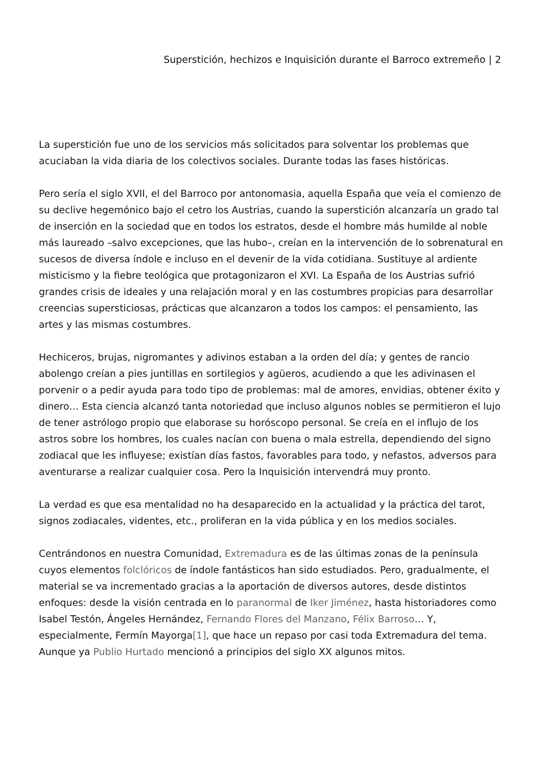Superstición, hechizos e Inquisición durante el Barroco extremeño | 2
La superstición fue uno de los servicios más solicitados para solventar los problemas que acuciaban la vida diaria de los colectivos sociales. Durante todas las fases históricas.
Pero sería el siglo XVII, el del Barroco por antonomasia, aquella España que veía el comienzo de su declive hegemónico bajo el cetro los Austrias, cuando la superstición alcanzaría un grado tal de inserción en la sociedad que en todos los estratos, desde el hombre más humilde al noble más laureado –salvo excepciones, que las hubo–, creían en la intervención de lo sobrenatural en sucesos de diversa índole e incluso en el devenir de la vida cotidiana. Sustituye al ardiente misticismo y la fiebre teológica que protagonizaron el XVI. La España de los Austrias sufrió grandes crisis de ideales y una relajación moral y en las costumbres propicias para desarrollar creencias supersticiosas, prácticas que alcanzaron a todos los campos: el pensamiento, las artes y las mismas costumbres.
Hechiceros, brujas, nigromantes y adivinos estaban a la orden del día; y gentes de rancio abolengo creían a pies juntillas en sortilegios y agüeros, acudiendo a que les adivinasen el porvenir o a pedir ayuda para todo tipo de problemas: mal de amores, envidias, obtener éxito y dinero… Esta ciencia alcanzó tanta notoriedad que incluso algunos nobles se permitieron el lujo de tener astrólogo propio que elaborase su horóscopo personal. Se creía en el influjo de los astros sobre los hombres, los cuales nacían con buena o mala estrella, dependiendo del signo zodiacal que les influyese; existían días fastos, favorables para todo, y nefastos, adversos para aventurarse a realizar cualquier cosa. Pero la Inquisición intervendrá muy pronto.
La verdad es que esa mentalidad no ha desaparecido en la actualidad y la práctica del tarot, signos zodiacales, videntes, etc., proliferan en la vida pública y en los medios sociales.
Centrándonos en nuestra Comunidad, Extremadura es de las últimas zonas de la península cuyos elementos folclóricos de índole fantásticos han sido estudiados. Pero, gradualmente, el material se va incrementado gracias a la aportación de diversos autores, desde distintos enfoques: desde la visión centrada en lo paranormal de Iker Jiménez, hasta historiadores como Isabel Testón, Ángeles Hernández, Fernando Flores del Manzano, Félix Barroso… Y, especialmente, Fermín Mayorga[1], que hace un repaso por casi toda Extremadura del tema. Aunque ya Publio Hurtado mencionó a principios del siglo XX algunos mitos.